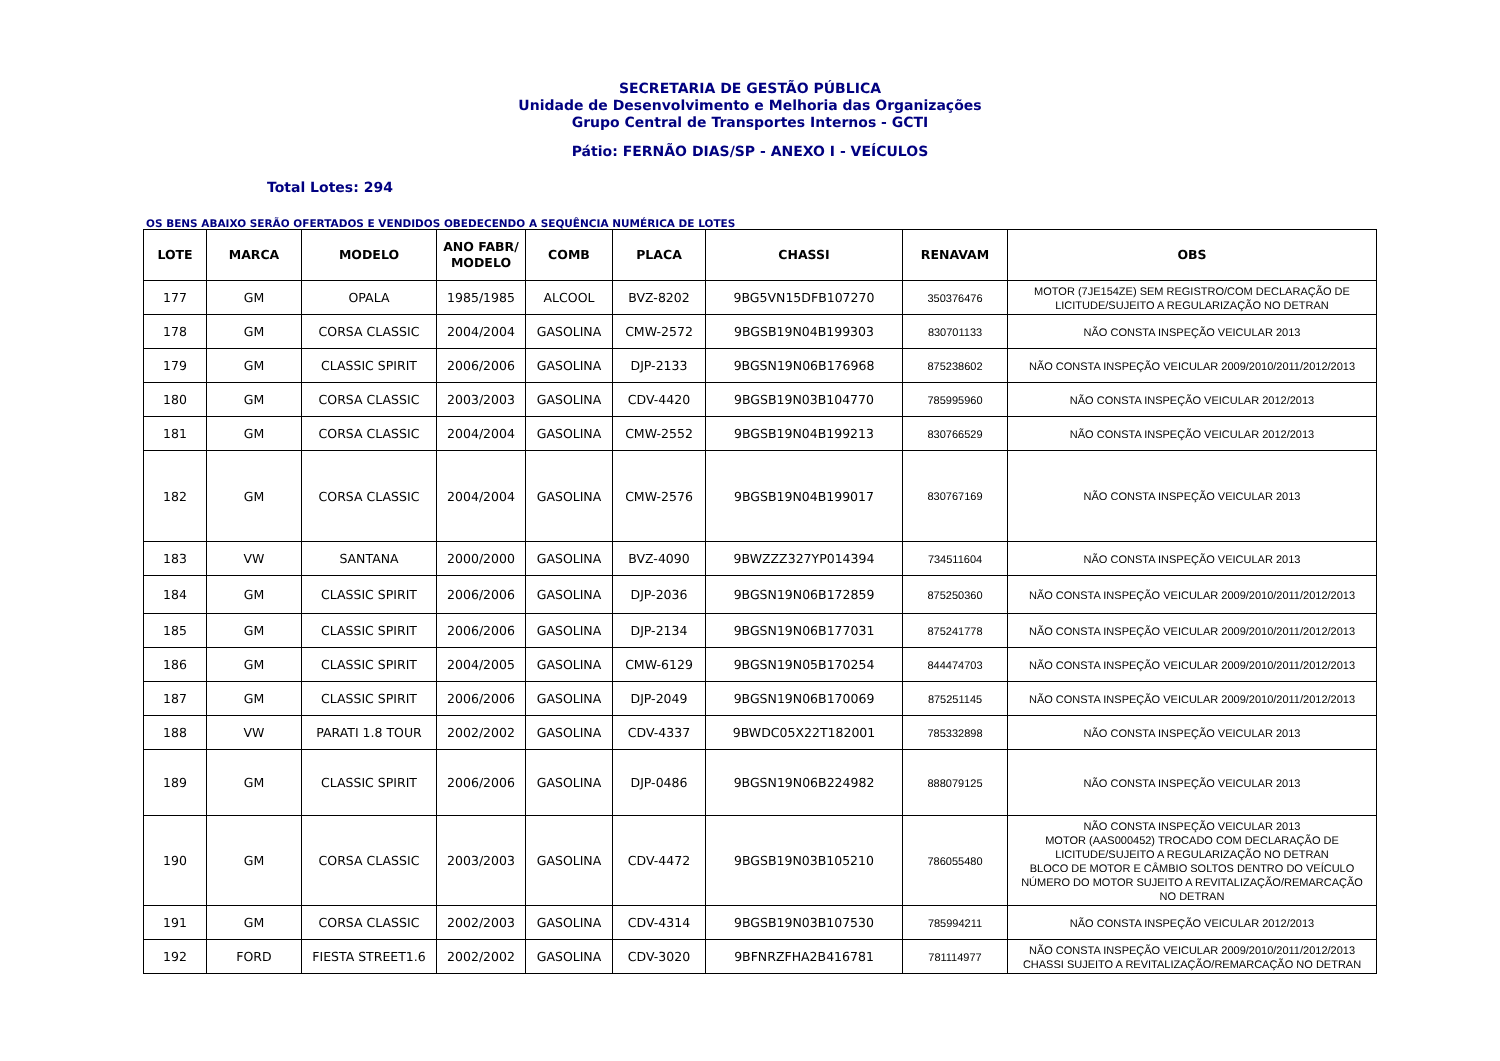SECRETARIA DE GESTÃO PÚBLICA
Unidade de Desenvolvimento e Melhoria das Organizações
Grupo Central de Transportes Internos - GCTI
Pátio: FERNÃO DIAS/SP - ANEXO I - VEÍCULOS
Total Lotes: 294
OS BENS ABAIXO SERÃO OFERTADOS E VENDIDOS OBEDECENDO A SEQUÊNCIA NUMÉRICA DE LOTES
| LOTE | MARCA | MODELO | ANO FABR/ MODELO | COMB | PLACA | CHASSI | RENAVAM | OBS |
| --- | --- | --- | --- | --- | --- | --- | --- | --- |
| 177 | GM | OPALA | 1985/1985 | ALCOOL | BVZ-8202 | 9BG5VN15DFB107270 | 350376476 | MOTOR (7JE154ZE) SEM REGISTRO/COM DECLARAÇÃO DE LICITUDE/SUJEITO A REGULARIZAÇÃO NO DETRAN |
| 178 | GM | CORSA CLASSIC | 2004/2004 | GASOLINA | CMW-2572 | 9BGSB19N04B199303 | 830701133 | NÃO CONSTA INSPEÇÃO VEICULAR 2013 |
| 179 | GM | CLASSIC SPIRIT | 2006/2006 | GASOLINA | DJP-2133 | 9BGSN19N06B176968 | 875238602 | NÃO CONSTA INSPEÇÃO VEICULAR 2009/2010/2011/2012/2013 |
| 180 | GM | CORSA CLASSIC | 2003/2003 | GASOLINA | CDV-4420 | 9BGSB19N03B104770 | 785995960 | NÃO CONSTA INSPEÇÃO VEICULAR 2012/2013 |
| 181 | GM | CORSA CLASSIC | 2004/2004 | GASOLINA | CMW-2552 | 9BGSB19N04B199213 | 830766529 | NÃO CONSTA INSPEÇÃO VEICULAR 2012/2013 |
| 182 | GM | CORSA CLASSIC | 2004/2004 | GASOLINA | CMW-2576 | 9BGSB19N04B199017 | 830767169 | NÃO CONSTA INSPEÇÃO VEICULAR 2013 |
| 183 | VW | SANTANA | 2000/2000 | GASOLINA | BVZ-4090 | 9BWZZZ327YP014394 | 734511604 | NÃO CONSTA INSPEÇÃO VEICULAR 2013 |
| 184 | GM | CLASSIC SPIRIT | 2006/2006 | GASOLINA | DJP-2036 | 9BGSN19N06B172859 | 875250360 | NÃO CONSTA INSPEÇÃO VEICULAR 2009/2010/2011/2012/2013 |
| 185 | GM | CLASSIC SPIRIT | 2006/2006 | GASOLINA | DJP-2134 | 9BGSN19N06B177031 | 875241778 | NÃO CONSTA INSPEÇÃO VEICULAR 2009/2010/2011/2012/2013 |
| 186 | GM | CLASSIC SPIRIT | 2004/2005 | GASOLINA | CMW-6129 | 9BGSN19N05B170254 | 844474703 | NÃO CONSTA INSPEÇÃO VEICULAR 2009/2010/2011/2012/2013 |
| 187 | GM | CLASSIC SPIRIT | 2006/2006 | GASOLINA | DJP-2049 | 9BGSN19N06B170069 | 875251145 | NÃO CONSTA INSPEÇÃO VEICULAR 2009/2010/2011/2012/2013 |
| 188 | VW | PARATI 1.8 TOUR | 2002/2002 | GASOLINA | CDV-4337 | 9BWDC05X22T182001 | 785332898 | NÃO CONSTA INSPEÇÃO VEICULAR 2013 |
| 189 | GM | CLASSIC SPIRIT | 2006/2006 | GASOLINA | DJP-0486 | 9BGSN19N06B224982 | 888079125 | NÃO CONSTA INSPEÇÃO VEICULAR 2013 |
| 190 | GM | CORSA CLASSIC | 2003/2003 | GASOLINA | CDV-4472 | 9BGSB19N03B105210 | 786055480 | NÃO CONSTA INSPEÇÃO VEICULAR 2013 MOTOR (AAS000452) TROCADO COM DECLARAÇÃO DE LICITUDE/SUJEITO A REGULARIZAÇÃO NO DETRAN BLOCO DE MOTOR E CÂMBIO SOLTOS DENTRO DO VEÍCULO NÚMERO DO MOTOR SUJEITO A REVITALIZAÇÃO/REMARCAÇÃO NO DETRAN |
| 191 | GM | CORSA CLASSIC | 2002/2003 | GASOLINA | CDV-4314 | 9BGSB19N03B107530 | 785994211 | NÃO CONSTA INSPEÇÃO VEICULAR 2012/2013 |
| 192 | FORD | FIESTA STREET1.6 | 2002/2002 | GASOLINA | CDV-3020 | 9BFNRZFHA2B416781 | 781114977 | NÃO CONSTA INSPEÇÃO VEICULAR 2009/2010/2011/2012/2013 CHASSI SUJEITO A REVITALIZAÇÃO/REMARCAÇÃO NO DETRAN |